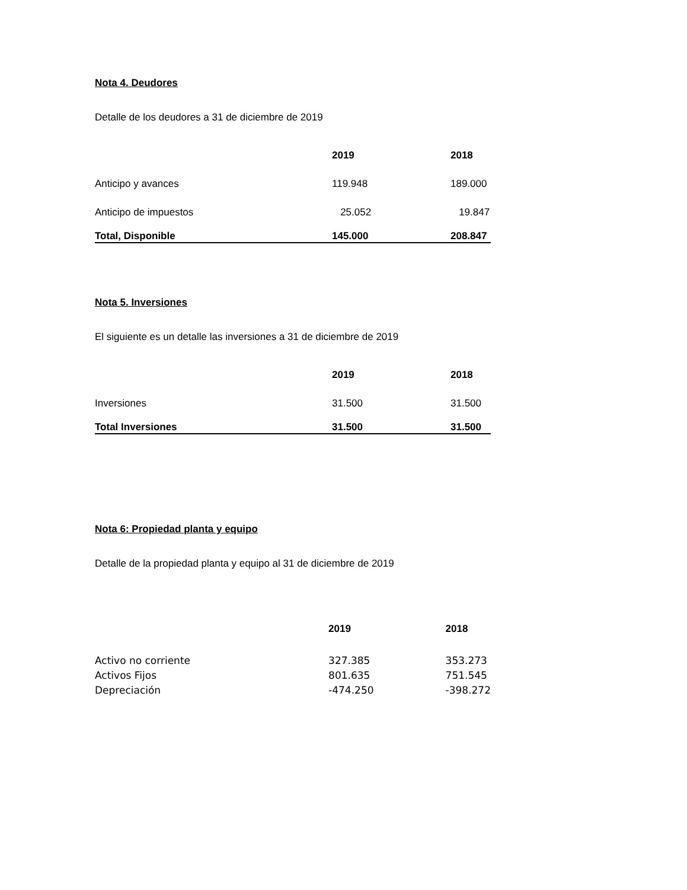Nota 4. Deudores
Detalle de los deudores a 31 de diciembre de 2019
| | 2019 | 2018 |
| --- | --- | --- |
| Anticipo y avances | 119.948 | 189.000 |
| Anticipo de impuestos | 25.052 | 19.847 |
| Total, Disponible | 145.000 | 208.847 |
Nota 5. Inversiones
El siguiente es un detalle las inversiones a 31 de diciembre de 2019
| | 2019 | 2018 |
| --- | --- | --- |
| Inversiones | 31.500 | 31.500 |
| Total Inversiones | 31.500 | 31.500 |
Nota 6: Propiedad planta y equipo
Detalle de la propiedad planta y equipo al 31 de diciembre de 2019
| | 2019 | 2018 |
| --- | --- | --- |
| Activo no corriente | 327.385 | 353.273 |
| Activos Fijos | 801.635 | 751.545 |
| Depreciación | -474.250 | -398.272 |